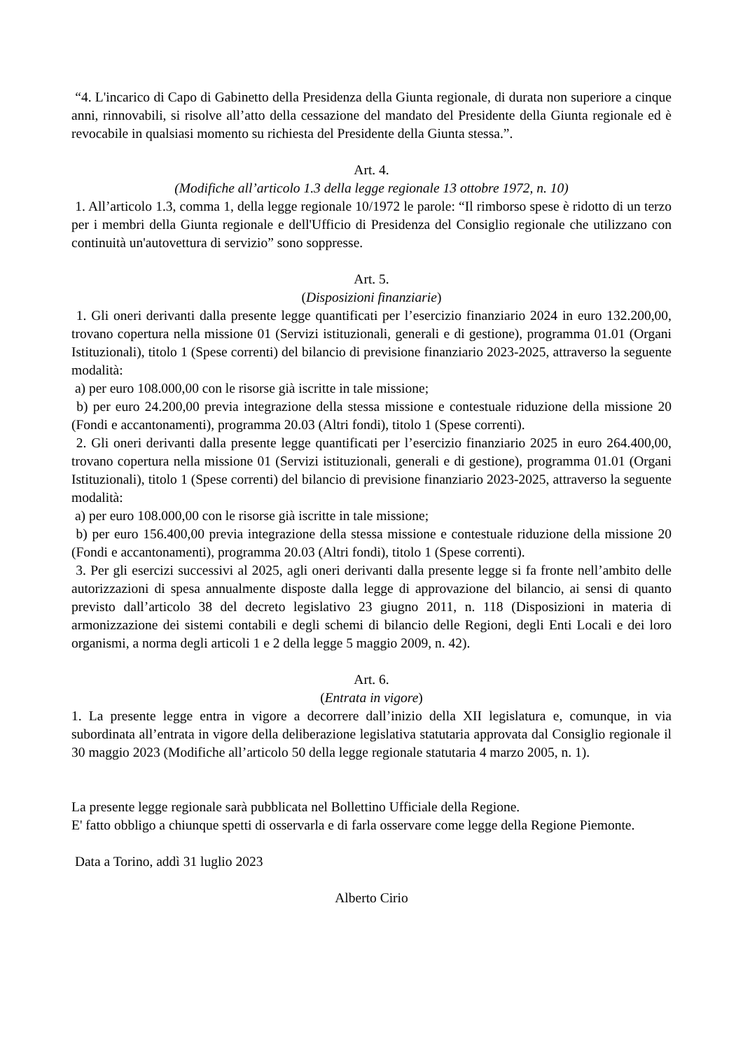“4. L'incarico di Capo di Gabinetto della Presidenza della Giunta regionale, di durata non superiore a cinque anni, rinnovabili, si risolve all’atto della cessazione del mandato del Presidente della Giunta regionale ed è revocabile in qualsiasi momento su richiesta del Presidente della Giunta stessa.”.
Art. 4.
(Modifiche all’articolo 1.3 della legge regionale 13 ottobre 1972, n. 10)
1. All’articolo 1.3, comma 1, della legge regionale 10/1972 le parole: “Il rimborso spese è ridotto di un terzo per i membri della Giunta regionale e dell'Ufficio di Presidenza del Consiglio regionale che utilizzano con continuità un'autovettura di servizio” sono soppresse.
Art. 5.
(Disposizioni finanziarie)
1. Gli oneri derivanti dalla presente legge quantificati per l’esercizio finanziario 2024 in euro 132.200,00, trovano copertura nella missione 01 (Servizi istituzionali, generali e di gestione), programma 01.01 (Organi Istituzionali), titolo 1 (Spese correnti) del bilancio di previsione finanziario 2023-2025, attraverso la seguente modalità:
a) per euro 108.000,00 con le risorse già iscritte in tale missione;
b) per euro 24.200,00 previa integrazione della stessa missione e contestuale riduzione della missione 20 (Fondi e accantonamenti), programma 20.03 (Altri fondi), titolo 1 (Spese correnti).
2. Gli oneri derivanti dalla presente legge quantificati per l’esercizio finanziario 2025 in euro 264.400,00, trovano copertura nella missione 01 (Servizi istituzionali, generali e di gestione), programma 01.01 (Organi Istituzionali), titolo 1 (Spese correnti) del bilancio di previsione finanziario 2023-2025, attraverso la seguente modalità:
a) per euro 108.000,00 con le risorse già iscritte in tale missione;
b) per euro 156.400,00 previa integrazione della stessa missione e contestuale riduzione della missione 20 (Fondi e accantonamenti), programma 20.03 (Altri fondi), titolo 1 (Spese correnti).
3. Per gli esercizi successivi al 2025, agli oneri derivanti dalla presente legge si fa fronte nell’ambito delle autorizzazioni di spesa annualmente disposte dalla legge di approvazione del bilancio, ai sensi di quanto previsto dall’articolo 38 del decreto legislativo 23 giugno 2011, n. 118 (Disposizioni in materia di armonizzazione dei sistemi contabili e degli schemi di bilancio delle Regioni, degli Enti Locali e dei loro organismi, a norma degli articoli 1 e 2 della legge 5 maggio 2009, n. 42).
Art. 6.
(Entrata in vigore)
1. La presente legge entra in vigore a decorrere dall’inizio della XII legislatura e, comunque, in via subordinata all’entrata in vigore della deliberazione legislativa statutaria approvata dal Consiglio regionale il 30 maggio 2023 (Modifiche all’articolo 50 della legge regionale statutaria 4 marzo 2005, n. 1).
La presente legge regionale sarà pubblicata nel Bollettino Ufficiale della Regione.
E' fatto obbligo a chiunque spetti di osservarla e di farla osservare come legge della Regione Piemonte.
Data a Torino, addì 31 luglio 2023
Alberto Cirio